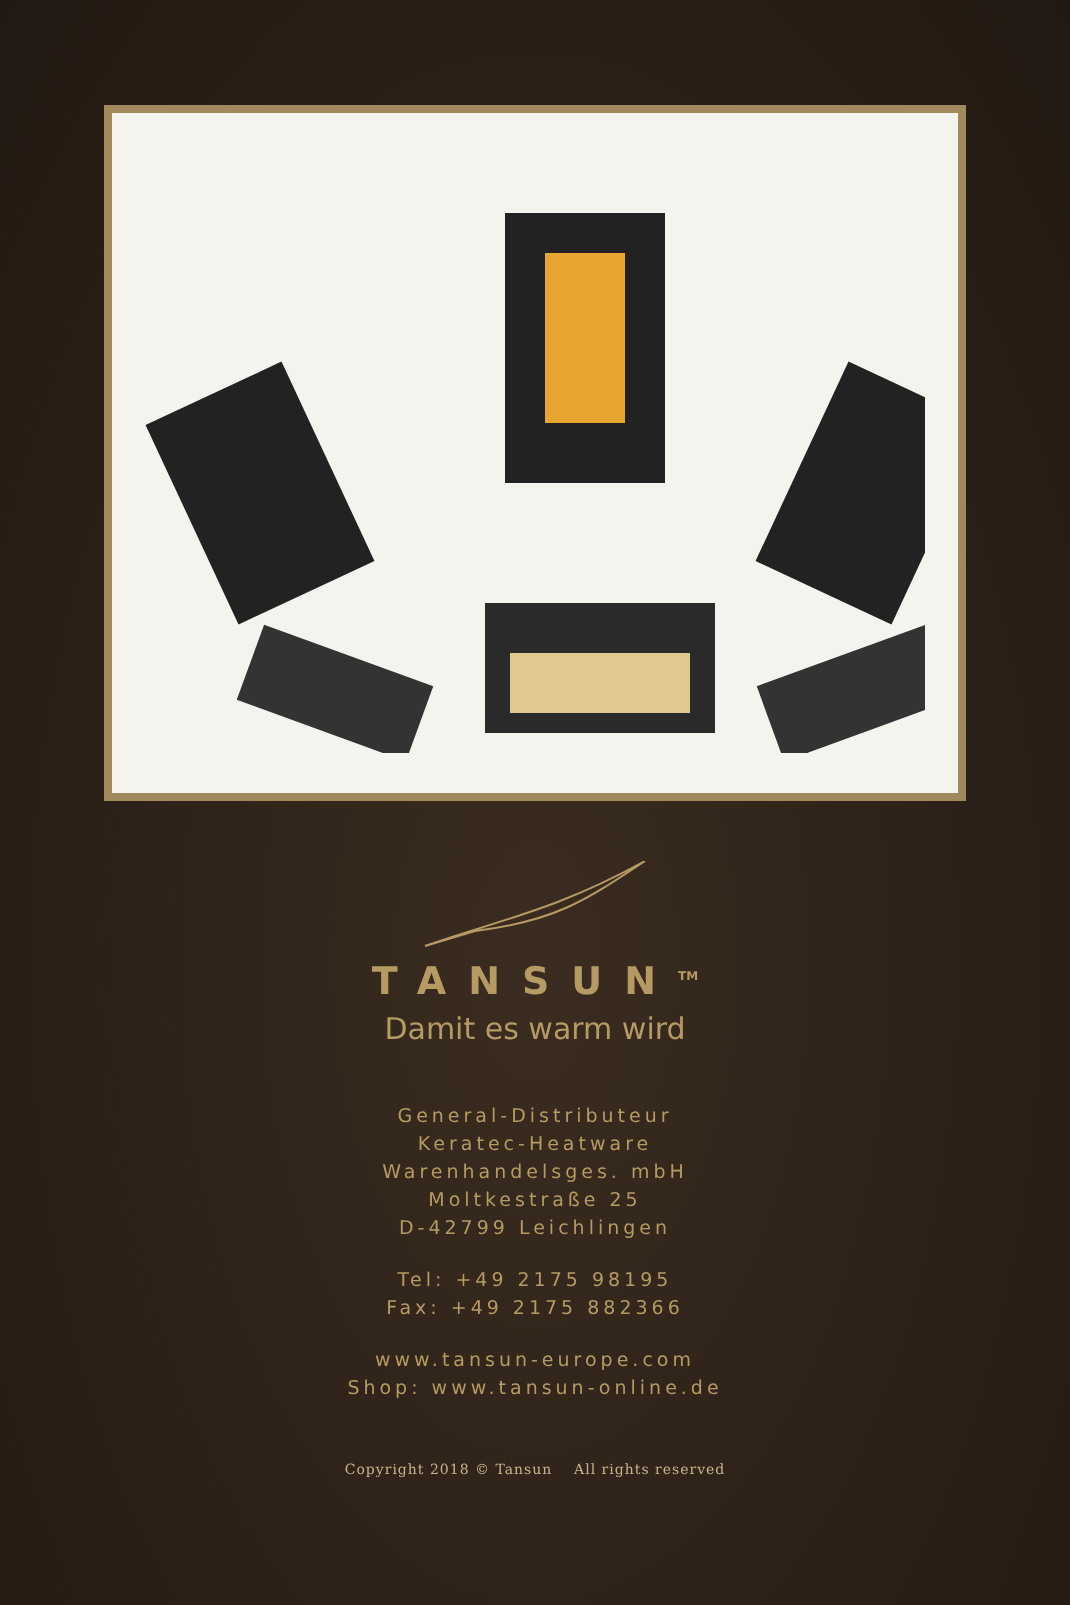TANSUN<sup>TM</sup>
Damit es warm wird
General-Distributeur
Keratec-Heatware
Warenhandelsges. mbH
Moltkestraße 25
D-42799 Leichlingen
Tel: +49 2175 98195
Fax: +49 2175 882366
www.tansun-europe.com
Shop: www.tansun-online.de
Copyright 2018 © Tansun All rights reserved